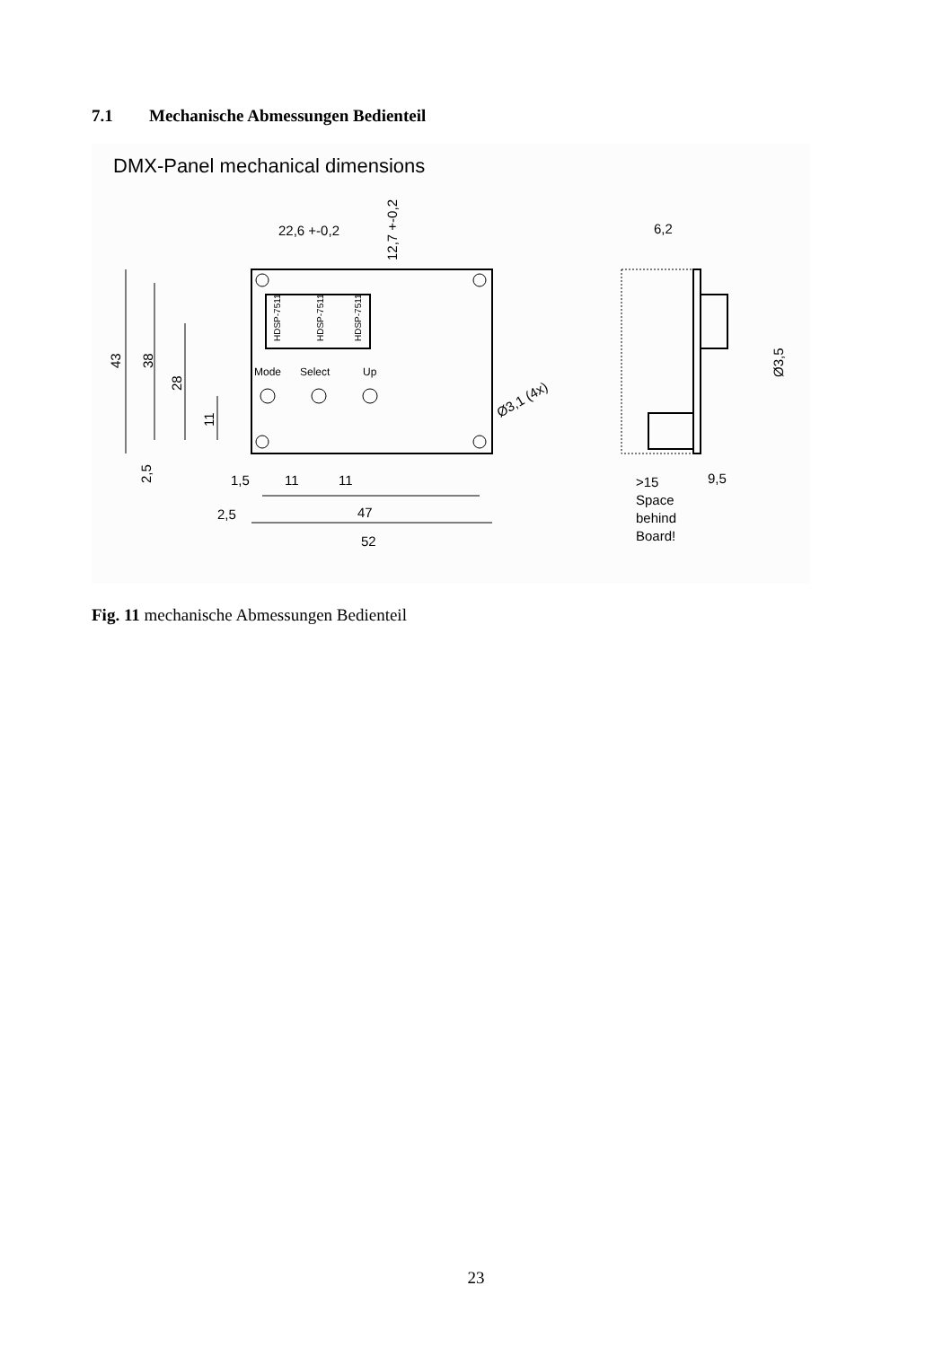7.1 Mechanische Abmessungen Bedienteil
DMX-Panel mechanical dimensions
22,6 +-0,2
12,7 +-0,2
43
38
28
11
2,5
Mode
Select
Up
HDSP-7511
HDSP-7511
HDSP-7511
Ø3,1 (4x)
1,5
11
11
2,5
47
52
6,2
Ø3,5
>15
9,5
Space
behind
Board!
Fig. 11 mechanische Abmessungen Bedienteil
23